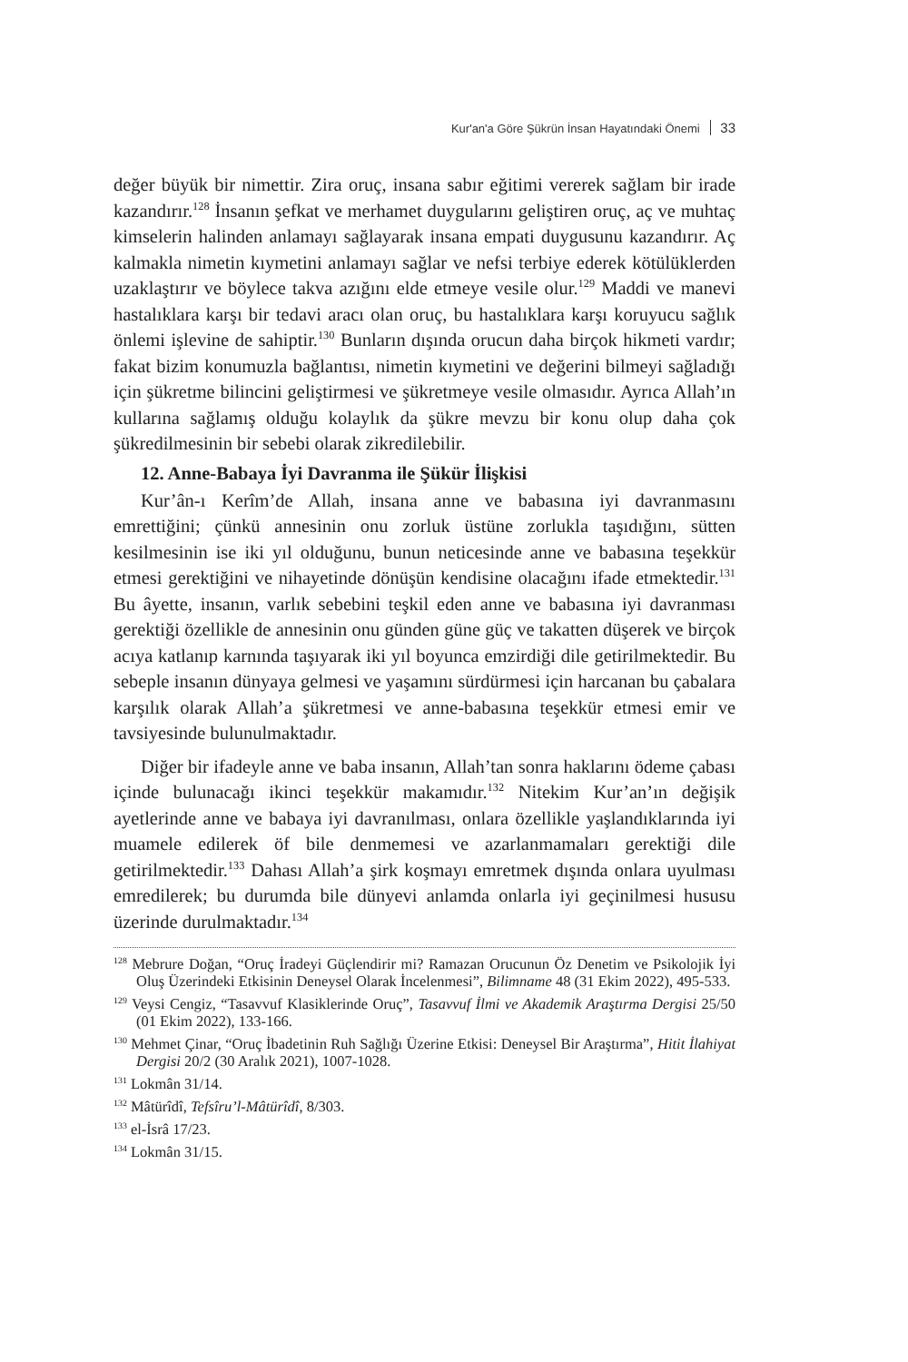Kur'an'a Göre Şükrün İnsan Hayatındaki Önemi 33
değer büyük bir nimettir. Zira oruç, insana sabır eğitimi vererek sağlam bir irade kazandırır.<sup>128</sup> İnsanın şefkat ve merhamet duygularını geliştiren oruç, aç ve muhtaç kimselerin halinden anlamayı sağlayarak insana empati duygusunu kazandırır. Aç kalmakla nimetin kıymetini anlamayı sağlar ve nefsi terbiye ederek kötülüklerden uzaklaştırır ve böylece takva azığını elde etmeye vesile olur.<sup>129</sup> Maddi ve manevi hastalıklara karşı bir tedavi aracı olan oruç, bu hastalıklara karşı koruyucu sağlık önlemi işlevine de sahiptir.<sup>130</sup> Bunların dışında orucun daha birçok hikmeti vardır; fakat bizim konumuzla bağlantısı, nimetin kıymetini ve değerini bilmeyi sağladığı için şükretme bilincini geliştirmesi ve şükretmeye vesile olmasıdır. Ayrıca Allah’ın kullarına sağlamış olduğu kolaylık da şükre mevzu bir konu olup daha çok şükredilmesinin bir sebebi olarak zikredilebilir.
12. Anne-Babaya İyi Davranma ile Şükür İlişkisi
Kur’ân-ı Kerîm’de Allah, insana anne ve babasına iyi davranmasını emrettiğini; çünkü annesinin onu zorluk üstüne zorlukla taşıdığını, sütten kesilmesinin ise iki yıl olduğunu, bunun neticesinde anne ve babasına teşekkür etmesi gerektiğini ve nihayetinde dönüşün kendisine olacağını ifade etmektedir.<sup>131</sup> Bu âyette, insanın, varlık sebebini teşkil eden anne ve babasına iyi davranması gerektiği özellikle de annesinin onu günden güne güç ve takatten düşerek ve birçok acıya katlanıp karnında taşıyarak iki yıl boyunca emzirdiği dile getirilmektedir. Bu sebeple insanın dünyaya gelmesi ve yaşamını sürdürmesi için harcanan bu çabalara karşılık olarak Allah’a şükretmesi ve anne-babasına teşekkür etmesi emir ve tavsiyesinde bulunulmaktadır.
Diğer bir ifadeyle anne ve baba insanın, Allah’tan sonra haklarını ödeme çabası içinde bulunacağı ikinci teşekkür makamıdır.<sup>132</sup> Nitekim Kur’an’ın değişik ayetlerinde anne ve babaya iyi davranılması, onlara özellikle yaşlandıklarında iyi muamele edilerek öf bile denmemesi ve azarlanmamaları gerektiği dile getirilmektedir.<sup>133</sup> Dahası Allah’a şirk koşmayı emretmek dışında onlara uyulması emredilerek; bu durumda bile dünyevi anlamda onlarla iyi geçinilmesi hususu üzerinde durulmaktadır.<sup>134</sup>
<sup>128</sup> Mebrure Doğan, “Oruç İradeyi Güçlendirir mi? Ramazan Orucunun Öz Denetim ve Psikolojik İyi Oluş Üzerindeki Etkisinin Deneysel Olarak İncelenmesi”, Bilimname 48 (31 Ekim 2022), 495-533.
<sup>129</sup> Veysi Cengiz, “Tasavvuf Klasiklerinde Oruç”, Tasavvuf İlmi ve Akademik Araştırma Dergisi 25/50 (01 Ekim 2022), 133-166.
<sup>130</sup> Mehmet Çinar, “Oruç İbadetinin Ruh Sağlığı Üzerine Etkisi: Deneysel Bir Araştırma”, Hitit İlahiyat Dergisi 20/2 (30 Aralık 2021), 1007-1028.
<sup>131</sup> Lokmân 31/14.
<sup>132</sup> Mâtürîdî, Tefsîru’l-Mâtürîdî, 8/303.
<sup>133</sup> el-İsrâ 17/23.
<sup>134</sup> Lokmân 31/15.